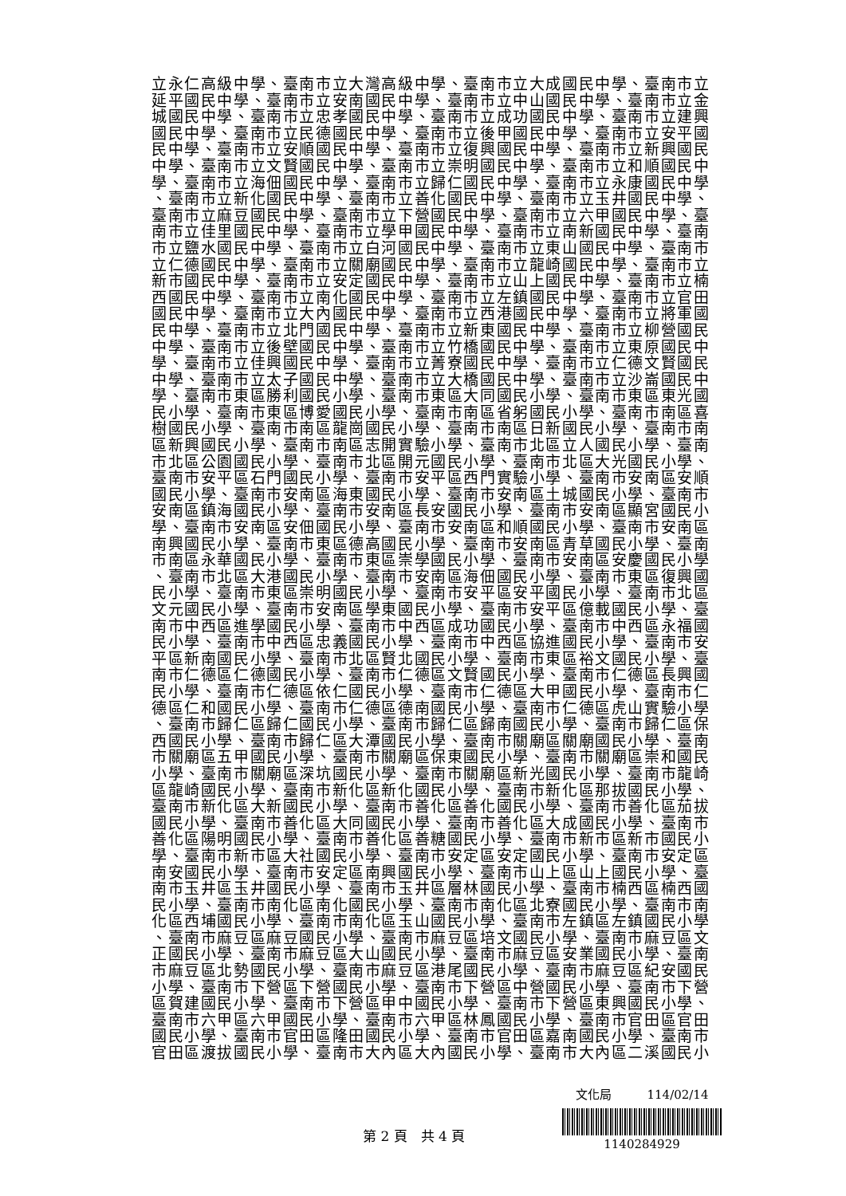立永仁高級中學、臺南市立大灣高級中學、臺南市立大成國民中學、臺南市立
延平國民中學、臺南市立安南國民中學、臺南市立中山國民中學、臺南市立金
城國民中學、臺南市立忠孝國民中學、臺南市立成功國民中學、臺南市立建興
國民中學、臺南市立民德國民中學、臺南市立後甲國民中學、臺南市立安平國
民中學、臺南市立安順國民中學、臺南市立復興國民中學、臺南市立新興國民
中學、臺南市立文賢國民中學、臺南市立崇明國民中學、臺南市立和順國民中
學、臺南市立海佃國民中學、臺南市立歸仁國民中學、臺南市立永康國民中學
、臺南市立新化國民中學、臺南市立善化國民中學、臺南市立玉井國民中學、
臺南市立麻豆國民中學、臺南市立下營國民中學、臺南市立六甲國民中學、臺
南市立佳里國民中學、臺南市立學甲國民中學、臺南市立南新國民中學、臺南
市立鹽水國民中學、臺南市立白河國民中學、臺南市立東山國民中學、臺南市
立仁德國民中學、臺南市立關廟國民中學、臺南市立龍崎國民中學、臺南市立
新市國民中學、臺南市立安定國民中學、臺南市立山上國民中學、臺南市立楠
西國民中學、臺南市立南化國民中學、臺南市立左鎮國民中學、臺南市立官田
國民中學、臺南市立大內國民中學、臺南市立西港國民中學、臺南市立將軍國
民中學、臺南市立北門國民中學、臺南市立新東國民中學、臺南市立柳營國民
中學、臺南市立後壁國民中學、臺南市立竹橋國民中學、臺南市立東原國民中
學、臺南市立佳興國民中學、臺南市立菁寮國民中學、臺南市立仁德文賢國民
中學、臺南市立太子國民中學、臺南市立大橋國民中學、臺南市立沙崙國民中
學、臺南市東區勝利國民小學、臺南市東區大同國民小學、臺南市東區東光國
民小學、臺南市東區博愛國民小學、臺南市南區省躬國民小學、臺南市南區喜
樹國民小學、臺南市南區龍崗國民小學、臺南市南區日新國民小學、臺南市南
區新興國民小學、臺南市南區志開實驗小學、臺南市北區立人國民小學、臺南
市北區公園國民小學、臺南市北區開元國民小學、臺南市北區大光國民小學、
臺南市安平區石門國民小學、臺南市安平區西門實驗小學、臺南市安南區安順
國民小學、臺南市安南區海東國民小學、臺南市安南區土城國民小學、臺南市
安南區鎮海國民小學、臺南市安南區長安國民小學、臺南市安南區顯宮國民小
學、臺南市安南區安佃國民小學、臺南市安南區和順國民小學、臺南市安南區
南興國民小學、臺南市東區德高國民小學、臺南市安南區青草國民小學、臺南
市南區永華國民小學、臺南市東區崇學國民小學、臺南市安南區安慶國民小學
、臺南市北區大港國民小學、臺南市安南區海佃國民小學、臺南市東區復興國
民小學、臺南市東區崇明國民小學、臺南市安平區安平國民小學、臺南市北區
文元國民小學、臺南市安南區學東國民小學、臺南市安平區億載國民小學、臺
南市中西區進學國民小學、臺南市中西區成功國民小學、臺南市中西區永福國
民小學、臺南市中西區忠義國民小學、臺南市中西區協進國民小學、臺南市安
平區新南國民小學、臺南市北區賢北國民小學、臺南市東區裕文國民小學、臺
南市仁德區仁德國民小學、臺南市仁德區文賢國民小學、臺南市仁德區長興國
民小學、臺南市仁德區依仁國民小學、臺南市仁德區大甲國民小學、臺南市仁
德區仁和國民小學、臺南市仁德區德南國民小學、臺南市仁德區虎山實驗小學
、臺南市歸仁區歸仁國民小學、臺南市歸仁區歸南國民小學、臺南市歸仁區保
西國民小學、臺南市歸仁區大潭國民小學、臺南市關廟區關廟國民小學、臺南
市關廟區五甲國民小學、臺南市關廟區保東國民小學、臺南市關廟區崇和國民
小學、臺南市關廟區深坑國民小學、臺南市關廟區新光國民小學、臺南市龍崎
區龍崎國民小學、臺南市新化區新化國民小學、臺南市新化區那拔國民小學、
臺南市新化區大新國民小學、臺南市善化區善化國民小學、臺南市善化區茄拔
國民小學、臺南市善化區大同國民小學、臺南市善化區大成國民小學、臺南市
善化區陽明國民小學、臺南市善化區善糖國民小學、臺南市新市區新市國民小
學、臺南市新市區大社國民小學、臺南市安定區安定國民小學、臺南市安定區
南安國民小學、臺南市安定區南興國民小學、臺南市山上區山上國民小學、臺
南市玉井區玉井國民小學、臺南市玉井區層林國民小學、臺南市楠西區楠西國
民小學、臺南市南化區南化國民小學、臺南市南化區北寮國民小學、臺南市南
化區西埔國民小學、臺南市南化區玉山國民小學、臺南市左鎮區左鎮國民小學
、臺南市麻豆區麻豆國民小學、臺南市麻豆區培文國民小學、臺南市麻豆區文
正國民小學、臺南市麻豆區大山國民小學、臺南市麻豆區安業國民小學、臺南
市麻豆區北勢國民小學、臺南市麻豆區港尾國民小學、臺南市麻豆區紀安國民
小學、臺南市下營區下營國民小學、臺南市下營區中營國民小學、臺南市下營
區賀建國民小學、臺南市下營區甲中國民小學、臺南市下營區東興國民小學、
臺南市六甲區六甲國民小學、臺南市六甲區林鳳國民小學、臺南市官田區官田
國民小學、臺南市官田區隆田國民小學、臺南市官田區嘉南國民小學、臺南市
官田區渡拔國民小學、臺南市大內區大內國民小學、臺南市大內區二溪國民小
第 2 頁　共 4 頁
文化局　　　114/02/14
1140284929